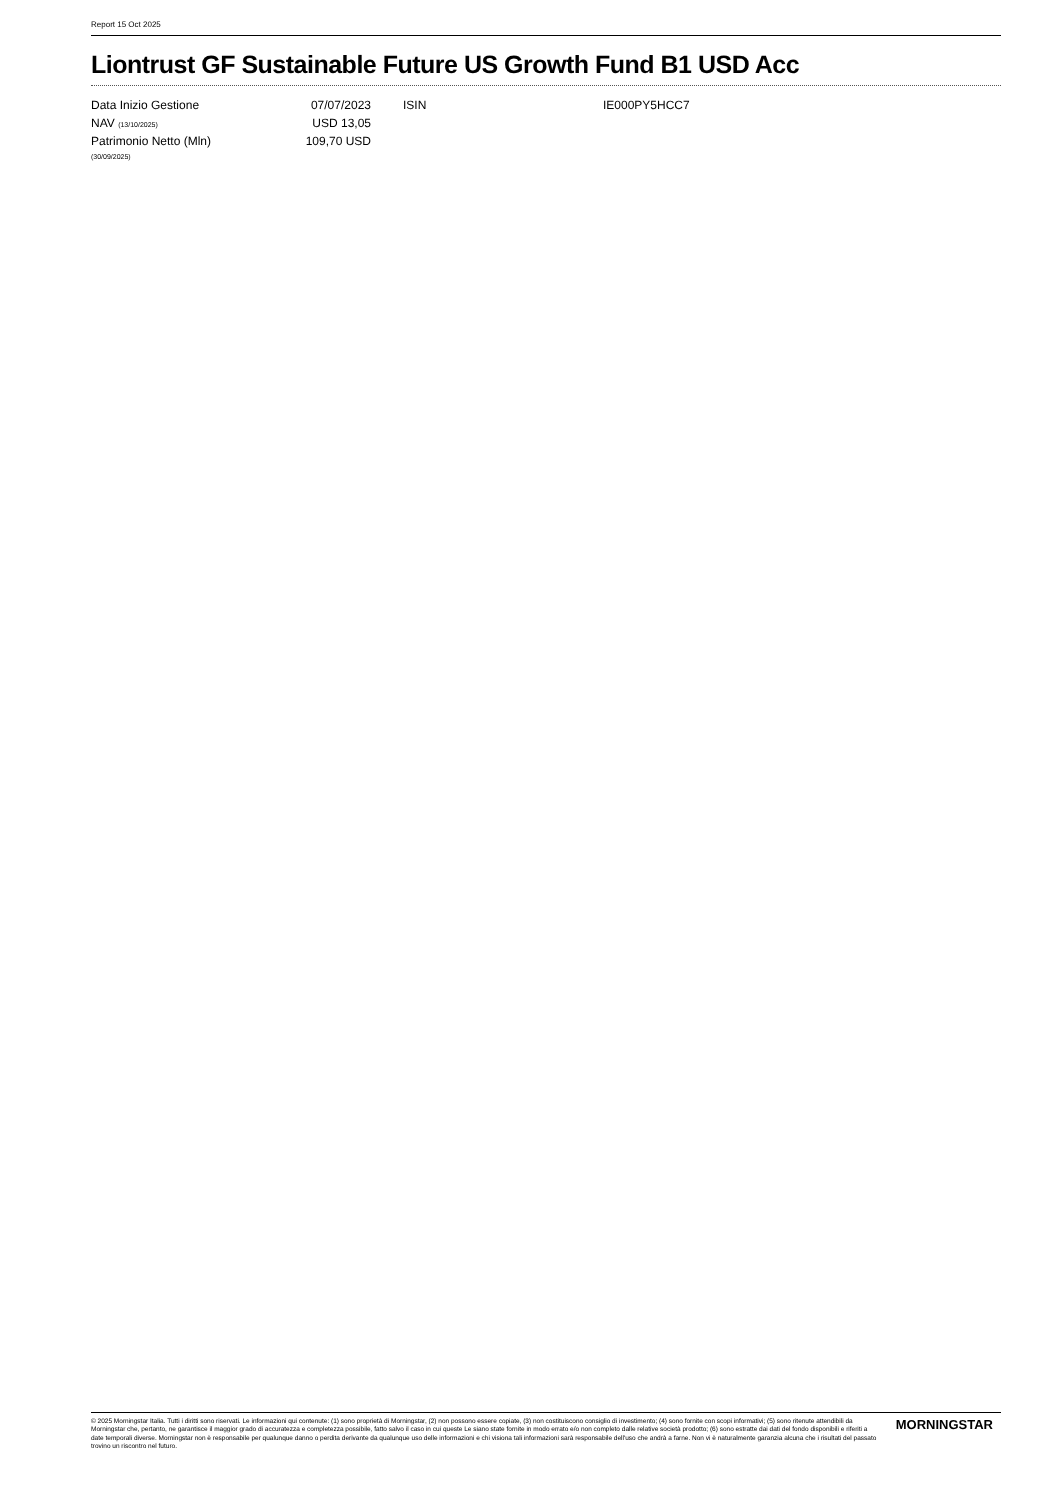Report 15 Oct 2025
Liontrust GF Sustainable Future US Growth Fund B1 USD Acc
| Data Inizio Gestione | 07/07/2023 | ISIN | IE000PY5HCC7 |
| NAV (13/10/2025) | USD 13,05 | | |
| Patrimonio Netto (Mln) (30/09/2025) | 109,70 USD | | |
© 2025 Morningstar Italia. Tutti i diritti sono riservati. Le informazioni qui contenute: (1) sono proprietà di Morningstar, (2) non possono essere copiate, (3) non costituiscono consiglio di investimento; (4) sono fornite con scopi informativi; (5) sono ritenute attendibili da Morningstar che, pertanto, ne garantisce il maggior grado di accuratezza e completezza possibile, fatto salvo il caso in cui queste Le siano state fornite in modo errato e/o non completo dalle relative società prodotto; (6) sono estratte dai dati del fondo disponibili e riferiti a date temporali diverse. Morningstar non è responsabile per qualunque danno o perdita derivante da qualunque uso delle informazioni e chi visiona tali informazioni sarà responsabile dell'uso che andrà a farne. Non vi è naturalmente garanzia alcuna che i risultati del passato trovino un riscontro nel futuro.
MORNINGSTAR